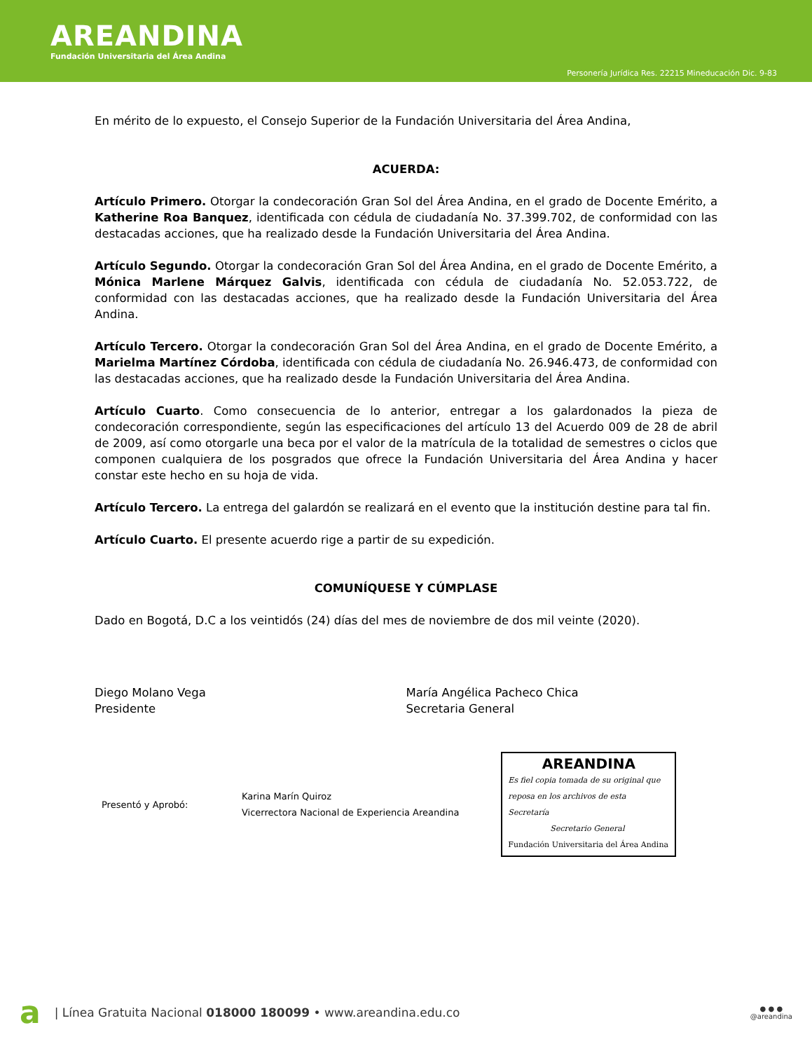AREANDINA
Fundación Universitaria del Área Andina
Personería Jurídica Res. 22215 Mineducación Dic. 9-83
En mérito de lo expuesto, el Consejo Superior de la Fundación Universitaria del Área Andina,
ACUERDA:
Artículo Primero. Otorgar la condecoración Gran Sol del Área Andina, en el grado de Docente Emérito, a Katherine Roa Banquez, identificada con cédula de ciudadanía No. 37.399.702, de conformidad con las destacadas acciones, que ha realizado desde la Fundación Universitaria del Área Andina.
Artículo Segundo. Otorgar la condecoración Gran Sol del Área Andina, en el grado de Docente Emérito, a Mónica Marlene Márquez Galvis, identificada con cédula de ciudadanía No. 52.053.722, de conformidad con las destacadas acciones, que ha realizado desde la Fundación Universitaria del Área Andina.
Artículo Tercero. Otorgar la condecoración Gran Sol del Área Andina, en el grado de Docente Emérito, a Marielma Martínez Córdoba, identificada con cédula de ciudadanía No. 26.946.473, de conformidad con las destacadas acciones, que ha realizado desde la Fundación Universitaria del Área Andina.
Artículo Cuarto. Como consecuencia de lo anterior, entregar a los galardonados la pieza de condecoración correspondiente, según las especificaciones del artículo 13 del Acuerdo 009 de 28 de abril de 2009, así como otorgarle una beca por el valor de la matrícula de la totalidad de semestres o ciclos que componen cualquiera de los posgrados que ofrece la Fundación Universitaria del Área Andina y hacer constar este hecho en su hoja de vida.
Artículo Tercero. La entrega del galardón se realizará en el evento que la institución destine para tal fin.
Artículo Cuarto. El presente acuerdo rige a partir de su expedición.
COMUNÍQUESE Y CÚMPLASE
Dado en Bogotá, D.C a los veintidós (24) días del mes de noviembre de dos mil veinte (2020).
Diego Molano Vega
Presidente
María Angélica Pacheco Chica
Secretaria General
Presentó y Aprobó:
Karina Marín Quiroz
Vicerrectora Nacional de Experiencia Areandina
AREANDINA
Es fiel copia tomada de su original que reposa en los archivos de esta Secretaría
Secretario General
Fundación Universitaria del Área Andina
a | Línea Gratuita Nacional 018000 180099 • www.areandina.edu.co ● ● ●
@areandina